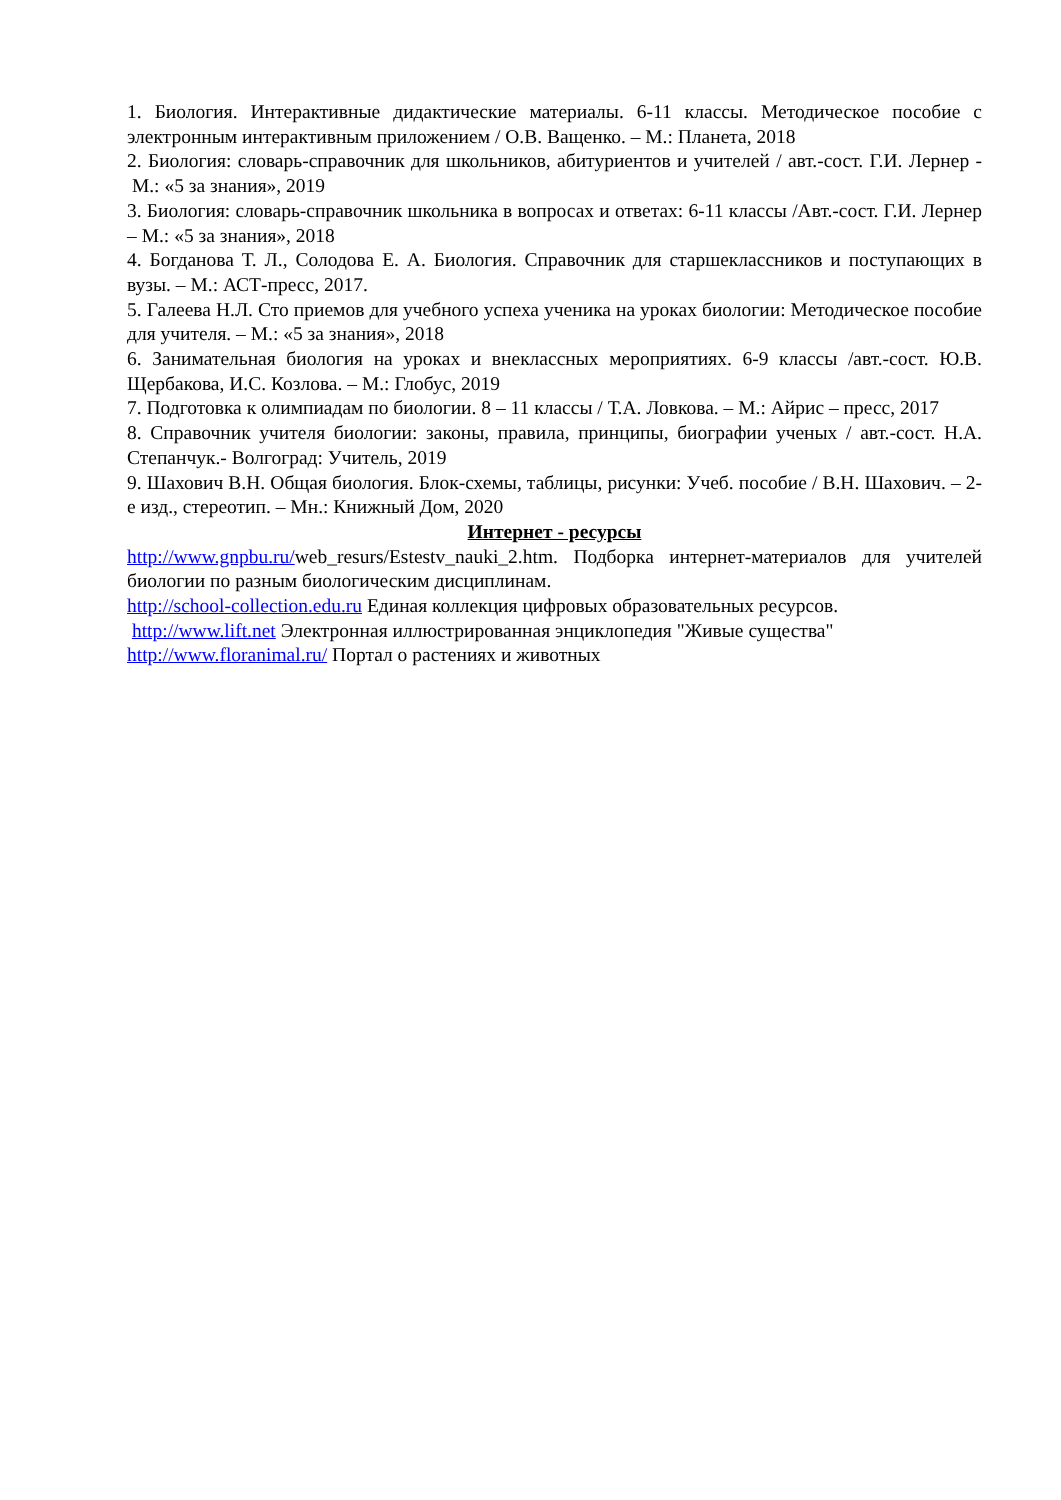1. Биология. Интерактивные дидактические материалы. 6-11 классы. Методическое пособие с электронным интерактивным приложением / О.В. Ващенко. – М.: Планета, 2018
2. Биология: словарь-справочник для школьников, абитуриентов и учителей / авт.-сост. Г.И. Лернер - М.: «5 за знания», 2019
3. Биология: словарь-справочник школьника в вопросах и ответах: 6-11 классы /Авт.-сост. Г.И. Лернер – М.: «5 за знания», 2018
4. Богданова Т. Л., Солодова Е. А. Биология. Справочник для старшеклассников и поступающих в вузы. – М.: АСТ-пресс, 2017.
5. Галеева Н.Л. Сто приемов для учебного успеха ученика на уроках биологии: Методическое пособие для учителя. – М.: «5 за знания», 2018
6. Занимательная биология на уроках и внеклассных мероприятиях. 6-9 классы /авт.-сост. Ю.В. Щербакова, И.С. Козлова. – М.: Глобус, 2019
7. Подготовка к олимпиадам по биологии. 8 – 11 классы / Т.А. Ловкова. – М.: Айрис – пресс, 2017
8. Справочник учителя биологии: законы, правила, принципы, биографии ученых / авт.-сост. Н.А. Степанчук.- Волгоград: Учитель, 2019
9. Шахович В.Н. Общая биология. Блок-схемы, таблицы, рисунки: Учеб. пособие / В.Н. Шахович. – 2-е изд., стереотип. – Мн.: Книжный Дом, 2020
Интернет - ресурсы
http://www.gnpbu.ru/web_resurs/Estestv_nauki_2.htm. Подборка интернет-материалов для учителей биологии по разным биологическим дисциплинам.
http://school-collection.edu.ru Единая коллекция цифровых образовательных ресурсов.
http://www.lift.net Электронная иллюстрированная энциклопедия "Живые существа"
http://www.floranimal.ru/ Портал о растениях и животных